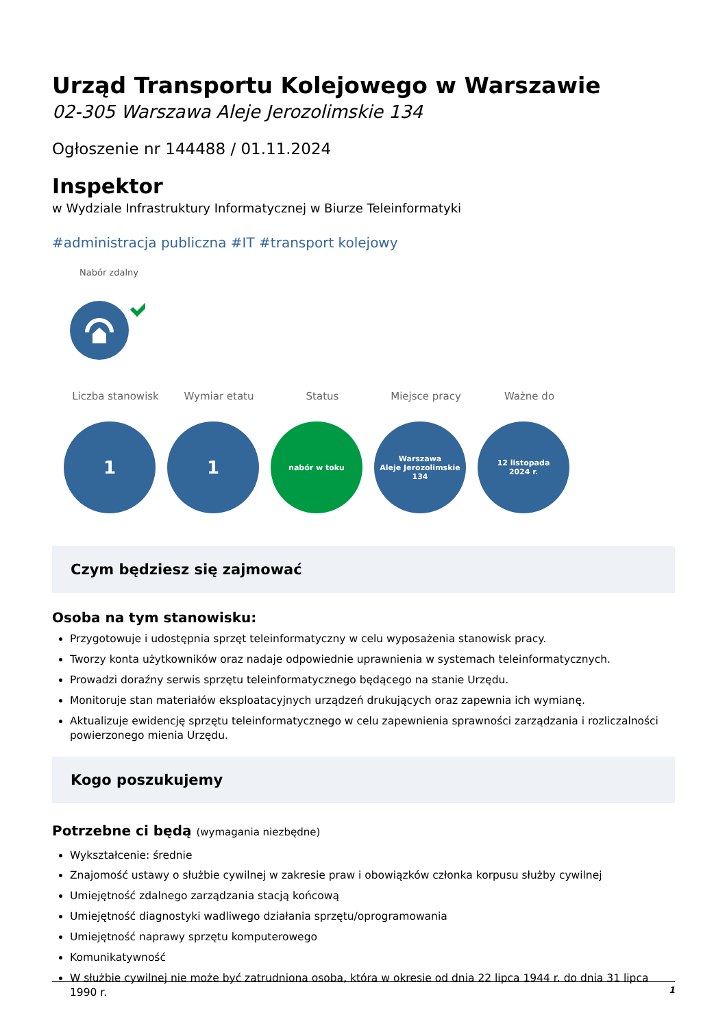Urząd Transportu Kolejowego w Warszawie
02-305 Warszawa Aleje Jerozolimskie 134
Ogłoszenie nr 144488 / 01.11.2024
Inspektor
w Wydziale Infrastruktury Informatycznej w Biurze Teleinformatyki
#administracja publiczna #IT #transport kolejowy
Nabór zdalny
Liczba stanowisk Wymiar etatu Status Miejsce pracy Ważne do
1 1
nabór w toku Warszawa
Aleje Jerozolimskie
134
12 listopada
2024 r.
Czym będziesz się zajmować
Osoba na tym stanowisku:
Przygotowuje i udostępnia sprzęt teleinformatyczny w celu wyposażenia stanowisk pracy.
Tworzy konta użytkowników oraz nadaje odpowiednie uprawnienia w systemach teleinformatycznych.
Prowadzi doraźny serwis sprzętu teleinformatycznego będącego na stanie Urzędu.
Monitoruje stan materiałów eksploatacyjnych urządzeń drukujących oraz zapewnia ich wymianę.
Aktualizuje ewidencję sprzętu teleinformatycznego w celu zapewnienia sprawności zarządzania i rozliczalności powierzonego mienia Urzędu.
Kogo poszukujemy
Potrzebne ci będą (wymagania niezbędne)
Wykształcenie: średnie
Znajomość ustawy o służbie cywilnej w zakresie praw i obowiązków członka korpusu służby cywilnej
Umiejętność zdalnego zarządzania stacją końcową
Umiejętność diagnostyki wadliwego działania sprzętu/oprogramowania
Umiejętność naprawy sprzętu komputerowego
Komunikatywność
W służbie cywilnej nie może być zatrudniona osoba, która w okresie od dnia 22 lipca 1944 r. do dnia 31 lipca 1990 r.
1